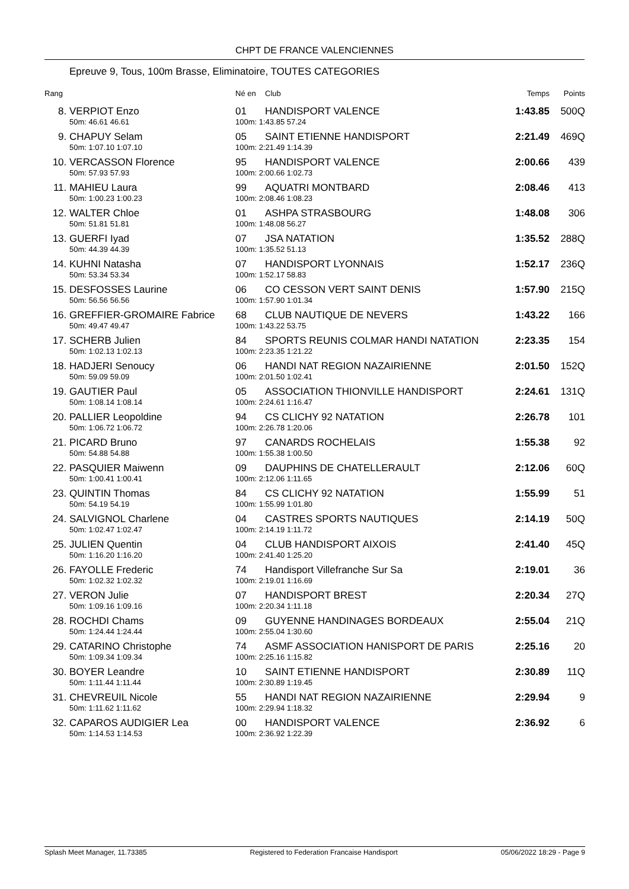CHPT DE FRANCE VALENCIENNES
Epreuve 9, Tous, 100m Brasse, Eliminatoire, TOUTES CATEGORIES
| Rang | | Né en | Club | Temps | Points |
| --- | --- | --- | --- | --- | --- |
| 8. | VERPIOT Enzo | 01 | HANDISPORT VALENCE | 1:43.85 | 500Q |
| | 50m: 46.61 46.61 | 100m: 1:43.85 57.24 | | | |
| 9. | CHAPUY Selam | 05 | SAINT ETIENNE HANDISPORT | 2:21.49 | 469Q |
| | 50m: 1:07.10 1:07.10 | 100m: 2:21.49 1:14.39 | | | |
| 10. | VERCASSON Florence | 95 | HANDISPORT VALENCE | 2:00.66 | 439 |
| | 50m: 57.93 57.93 | 100m: 2:00.66 1:02.73 | | | |
| 11. | MAHIEU Laura | 99 | AQUATRI MONTBARD | 2:08.46 | 413 |
| | 50m: 1:00.23 1:00.23 | 100m: 2:08.46 1:08.23 | | | |
| 12. | WALTER Chloe | 01 | ASHPA STRASBOURG | 1:48.08 | 306 |
| | 50m: 51.81 51.81 | 100m: 1:48.08 56.27 | | | |
| 13. | GUERFI Iyad | 07 | JSA NATATION | 1:35.52 | 288Q |
| | 50m: 44.39 44.39 | 100m: 1:35.52 51.13 | | | |
| 14. | KUHNI Natasha | 07 | HANDISPORT LYONNAIS | 1:52.17 | 236Q |
| | 50m: 53.34 53.34 | 100m: 1:52.17 58.83 | | | |
| 15. | DESFOSSES Laurine | 06 | CO CESSON VERT SAINT DENIS | 1:57.90 | 215Q |
| | 50m: 56.56 56.56 | 100m: 1:57.90 1:01.34 | | | |
| 16. | GREFFIER-GROMAIRE Fabrice | 68 | CLUB NAUTIQUE DE NEVERS | 1:43.22 | 166 |
| | 50m: 49.47 49.47 | 100m: 1:43.22 53.75 | | | |
| 17. | SCHERB Julien | 84 | SPORTS REUNIS COLMAR HANDI NATATION | 2:23.35 | 154 |
| | 50m: 1:02.13 1:02.13 | 100m: 2:23.35 1:21.22 | | | |
| 18. | HADJERI Senoucy | 06 | HANDI NAT REGION NAZAIRIENNE | 2:01.50 | 152Q |
| | 50m: 59.09 59.09 | 100m: 2:01.50 1:02.41 | | | |
| 19. | GAUTIER Paul | 05 | ASSOCIATION THIONVILLE HANDISPORT | 2:24.61 | 131Q |
| | 50m: 1:08.14 1:08.14 | 100m: 2:24.61 1:16.47 | | | |
| 20. | PALLIER Leopoldine | 94 | CS CLICHY 92 NATATION | 2:26.78 | 101 |
| | 50m: 1:06.72 1:06.72 | 100m: 2:26.78 1:20.06 | | | |
| 21. | PICARD Bruno | 97 | CANARDS ROCHELAIS | 1:55.38 | 92 |
| | 50m: 54.88 54.88 | 100m: 1:55.38 1:00.50 | | | |
| 22. | PASQUIER Maiwenn | 09 | DAUPHINS DE CHATELLERAULT | 2:12.06 | 60Q |
| | 50m: 1:00.41 1:00.41 | 100m: 2:12.06 1:11.65 | | | |
| 23. | QUINTIN Thomas | 84 | CS CLICHY 92 NATATION | 1:55.99 | 51 |
| | 50m: 54.19 54.19 | 100m: 1:55.99 1:01.80 | | | |
| 24. | SALVIGNOL Charlene | 04 | CASTRES SPORTS NAUTIQUES | 2:14.19 | 50Q |
| | 50m: 1:02.47 1:02.47 | 100m: 2:14.19 1:11.72 | | | |
| 25. | JULIEN Quentin | 04 | CLUB HANDISPORT AIXOIS | 2:41.40 | 45Q |
| | 50m: 1:16.20 1:16.20 | 100m: 2:41.40 1:25.20 | | | |
| 26. | FAYOLLE Frederic | 74 | Handisport Villefranche Sur Sa | 2:19.01 | 36 |
| | 50m: 1:02.32 1:02.32 | 100m: 2:19.01 1:16.69 | | | |
| 27. | VERON Julie | 07 | HANDISPORT BREST | 2:20.34 | 27Q |
| | 50m: 1:09.16 1:09.16 | 100m: 2:20.34 1:11.18 | | | |
| 28. | ROCHDI Chams | 09 | GUYENNE HANDINAGES BORDEAUX | 2:55.04 | 21Q |
| | 50m: 1:24.44 1:24.44 | 100m: 2:55.04 1:30.60 | | | |
| 29. | CATARINO Christophe | 74 | ASMF ASSOCIATION HANISPORT DE PARIS | 2:25.16 | 20 |
| | 50m: 1:09.34 1:09.34 | 100m: 2:25.16 1:15.82 | | | |
| 30. | BOYER Leandre | 10 | SAINT ETIENNE HANDISPORT | 2:30.89 | 11Q |
| | 50m: 1:11.44 1:11.44 | 100m: 2:30.89 1:19.45 | | | |
| 31. | CHEVREUIL Nicole | 55 | HANDI NAT REGION NAZAIRIENNE | 2:29.94 | 9 |
| | 50m: 1:11.62 1:11.62 | 100m: 2:29.94 1:18.32 | | | |
| 32. | CAPAROS AUDIGIER Lea | 00 | HANDISPORT VALENCE | 2:36.92 | 6 |
| | 50m: 1:14.53 1:14.53 | 100m: 2:36.92 1:22.39 | | | |
Splash Meet Manager, 11.73385 Registered to Federation Francaise Handisport 05/06/2022 18:29 - Page 9